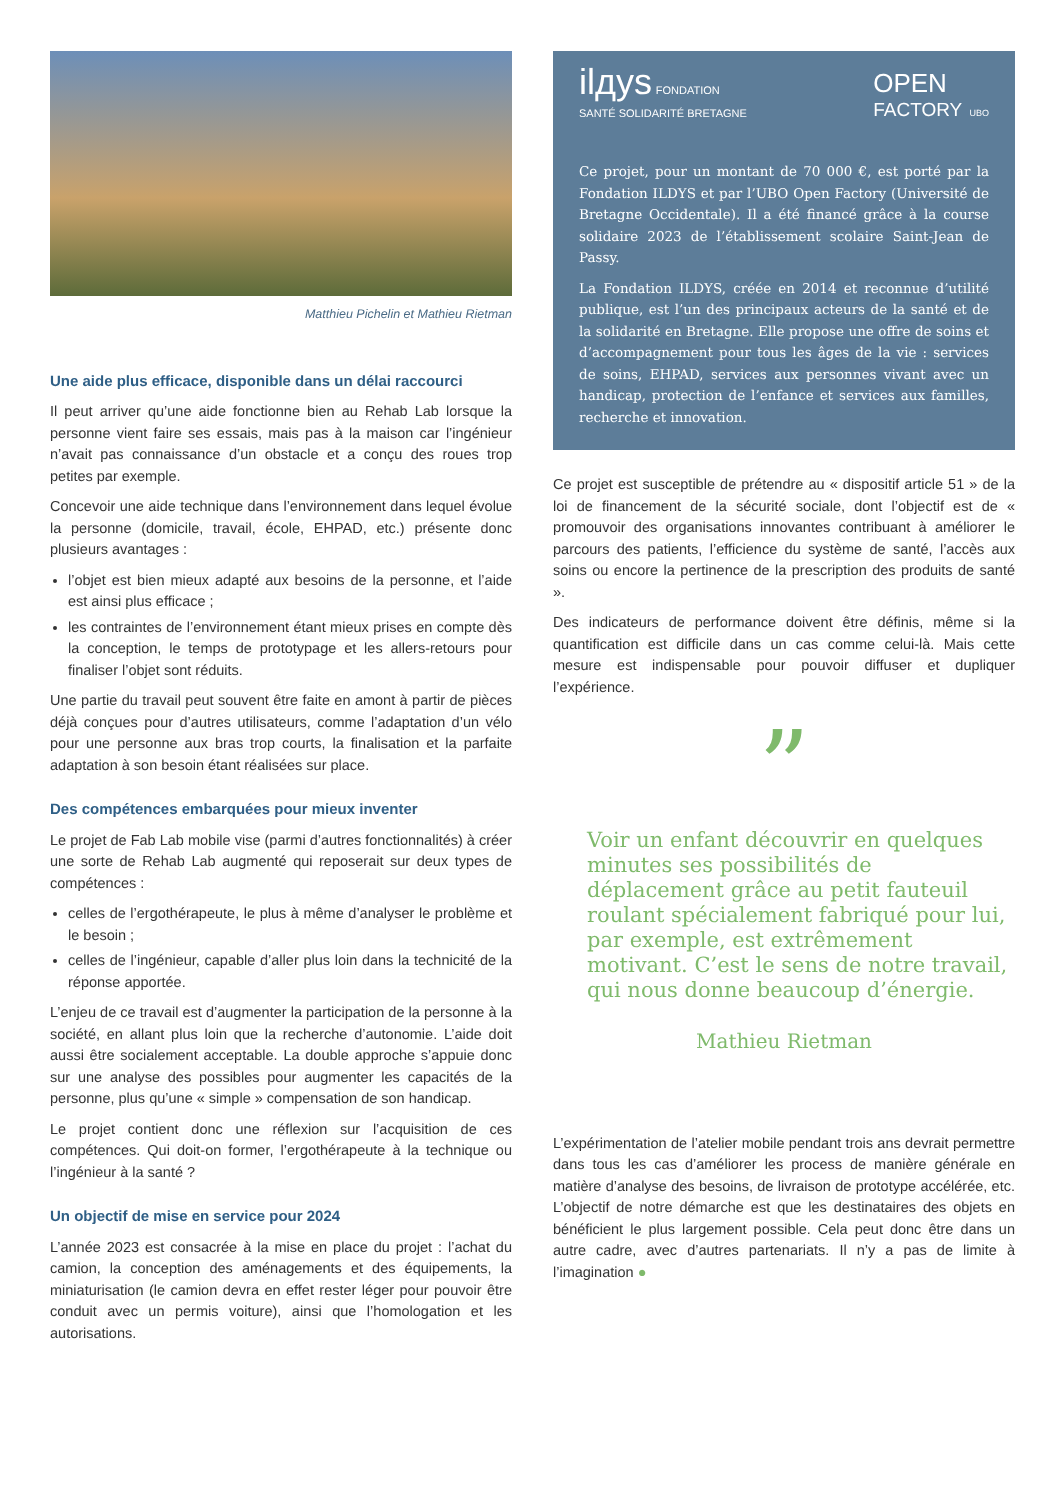Matthieu Pichelin et Mathieu Rietman
Une aide plus efficace, disponible dans un délai raccourci
Il peut arriver qu’une aide fonctionne bien au Rehab Lab lorsque la personne vient faire ses essais, mais pas à la maison car l’ingénieur n’avait pas connaissance d’un obstacle et a conçu des roues trop petites par exemple.
Concevoir une aide technique dans l’environnement dans lequel évolue la personne (domicile, travail, école, EHPAD, etc.) présente donc plusieurs avantages :
l’objet est bien mieux adapté aux besoins de la personne, et l’aide est ainsi plus efficace ;
les contraintes de l’environnement étant mieux prises en compte dès la conception, le temps de prototypage et les allers-retours pour finaliser l’objet sont réduits.
Une partie du travail peut souvent être faite en amont à partir de pièces déjà conçues pour d’autres utilisateurs, comme l’adaptation d’un vélo pour une personne aux bras trop courts, la finalisation et la parfaite adaptation à son besoin étant réalisées sur place.
Des compétences embarquées pour mieux inventer
Le projet de Fab Lab mobile vise (parmi d’autres fonctionnalités) à créer une sorte de Rehab Lab augmenté qui reposerait sur deux types de compétences :
celles de l’ergothérapeute, le plus à même d’analyser le problème et le besoin ;
celles de l’ingénieur, capable d’aller plus loin dans la technicité de la réponse apportée.
L’enjeu de ce travail est d’augmenter la participation de la personne à la société, en allant plus loin que la recherche d’autonomie. L’aide doit aussi être socialement acceptable. La double approche s’appuie donc sur une analyse des possibles pour augmenter les capacités de la personne, plus qu’une « simple » compensation de son handicap.
Le projet contient donc une réflexion sur l’acquisition de ces compétences. Qui doit-on former, l’ergothérapeute à la technique ou l’ingénieur à la santé ?
Un objectif de mise en service pour 2024
L’année 2023 est consacrée à la mise en place du projet : l’achat du camion, la conception des aménagements et des équipements, la miniaturisation (le camion devra en effet rester léger pour pouvoir être conduit avec un permis voiture), ainsi que l’homologation et les autorisations.
ilдys FONDATION
SANTÉ SOLIDARITÉ BRETAGNE
OPEN
FACTORY UBO
Ce projet, pour un montant de 70 000 €, est porté par la Fondation ILDYS et par l’UBO Open Factory (Université de Bretagne Occidentale). Il a été financé grâce à la course solidaire 2023 de l’établissement scolaire Saint-Jean de Passy.
La Fondation ILDYS, créée en 2014 et reconnue d’utilité publique, est l’un des principaux acteurs de la santé et de la solidarité en Bretagne. Elle propose une offre de soins et d’accompagnement pour tous les âges de la vie : services de soins, EHPAD, services aux personnes vivant avec un handicap, protection de l’enfance et services aux familles, recherche et innovation.
Ce projet est susceptible de prétendre au « dispositif article 51 » de la loi de financement de la sécurité sociale, dont l’objectif est de « promouvoir des organisations innovantes contribuant à améliorer le parcours des patients, l’efficience du système de santé, l’accès aux soins ou encore la pertinence de la prescription des produits de santé ».
Des indicateurs de performance doivent être définis, même si la quantification est difficile dans un cas comme celui-là. Mais cette mesure est indispensable pour pouvoir diffuser et dupliquer l’expérience.
”
Voir un enfant découvrir en quelques minutes ses possibilités de déplacement grâce au petit fauteuil roulant spécialement fabriqué pour lui, par exemple, est extrêmement motivant. C’est le sens de notre travail, qui nous donne beaucoup d’énergie.
Mathieu Rietman
L’expérimentation de l’atelier mobile pendant trois ans devrait permettre dans tous les cas d’améliorer les process de manière générale en matière d’analyse des besoins, de livraison de prototype accélérée, etc. L’objectif de notre démarche est que les destinataires des objets en bénéficient le plus largement possible. Cela peut donc être dans un autre cadre, avec d’autres partenariats. Il n’y a pas de limite à l’imagination ●